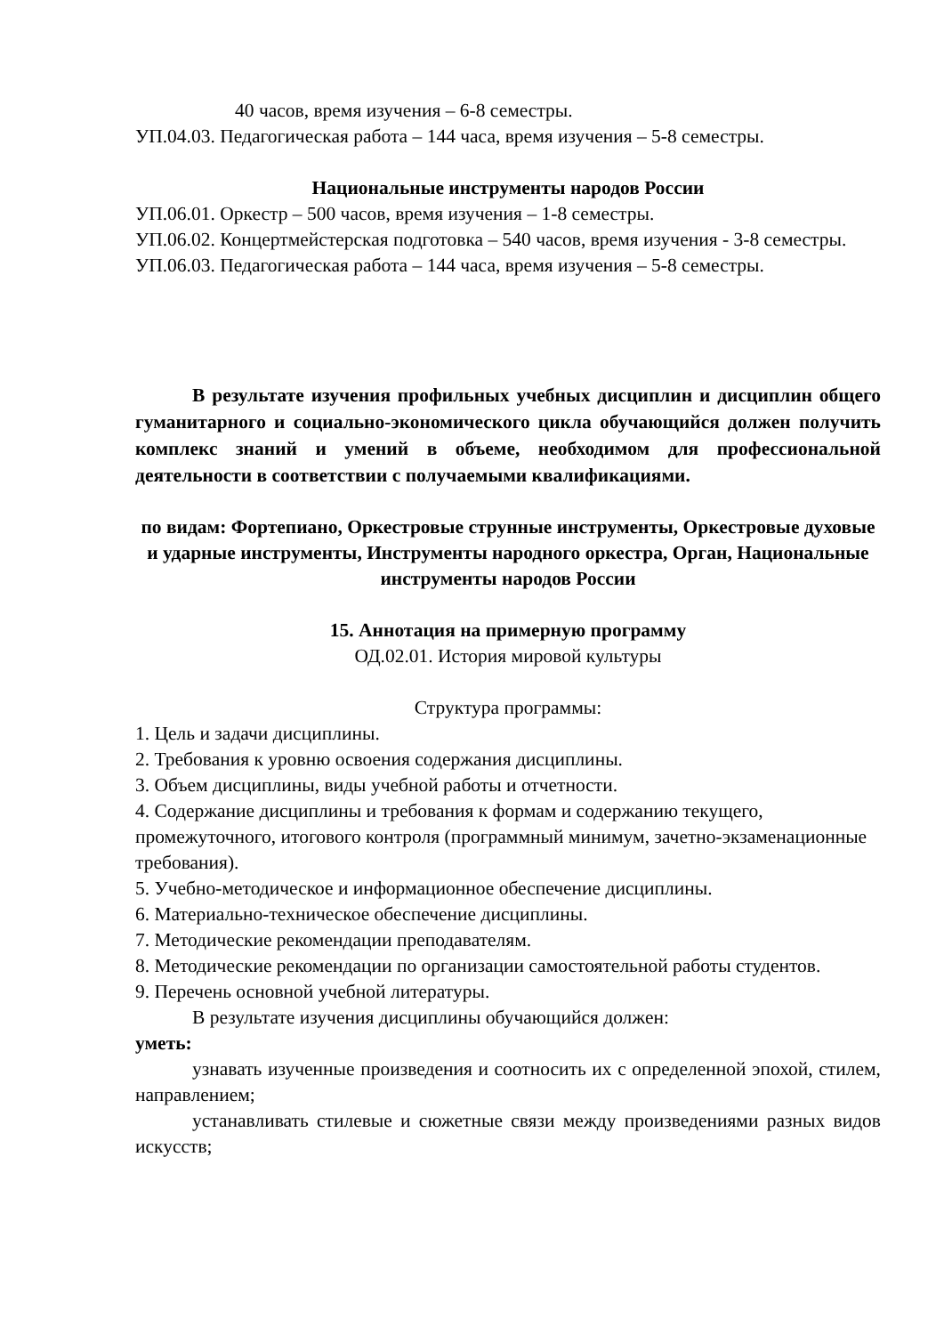40 часов, время изучения – 6-8 семестры.
УП.04.03. Педагогическая работа – 144 часа, время изучения – 5-8 семестры.
Национальные инструменты народов России
УП.06.01. Оркестр – 500 часов, время изучения – 1-8 семестры.
УП.06.02. Концертмейстерская подготовка – 540 часов, время изучения - 3-8 семестры.
УП.06.03. Педагогическая работа – 144 часа, время изучения – 5-8 семестры.
В результате изучения профильных учебных дисциплин и дисциплин общего гуманитарного и социально-экономического цикла обучающийся должен получить комплекс знаний и умений в объеме, необходимом для профессиональной деятельности в соответствии с получаемыми квалификациями.
по видам: Фортепиано, Оркестровые струнные инструменты, Оркестровые духовые и ударные инструменты, Инструменты народного оркестра, Орган, Национальные инструменты народов России
15. Аннотация на примерную программу
ОД.02.01. История мировой культуры
Структура программы:
1. Цель и задачи дисциплины.
2. Требования к уровню освоения содержания дисциплины.
3. Объем дисциплины, виды учебной работы и отчетности.
4. Содержание дисциплины и требования к формам и содержанию текущего, промежуточного, итогового контроля (программный минимум, зачетно-экзаменационные требования).
5. Учебно-методическое и информационное обеспечение дисциплины.
6. Материально-техническое обеспечение дисциплины.
7. Методические рекомендации преподавателям.
8. Методические рекомендации по организации самостоятельной работы студентов.
9. Перечень основной учебной литературы.
В результате изучения дисциплины обучающийся должен:
уметь:
узнавать изученные произведения и соотносить их с определенной эпохой, стилем, направлением;
устанавливать стилевые и сюжетные связи между произведениями разных видов искусств;